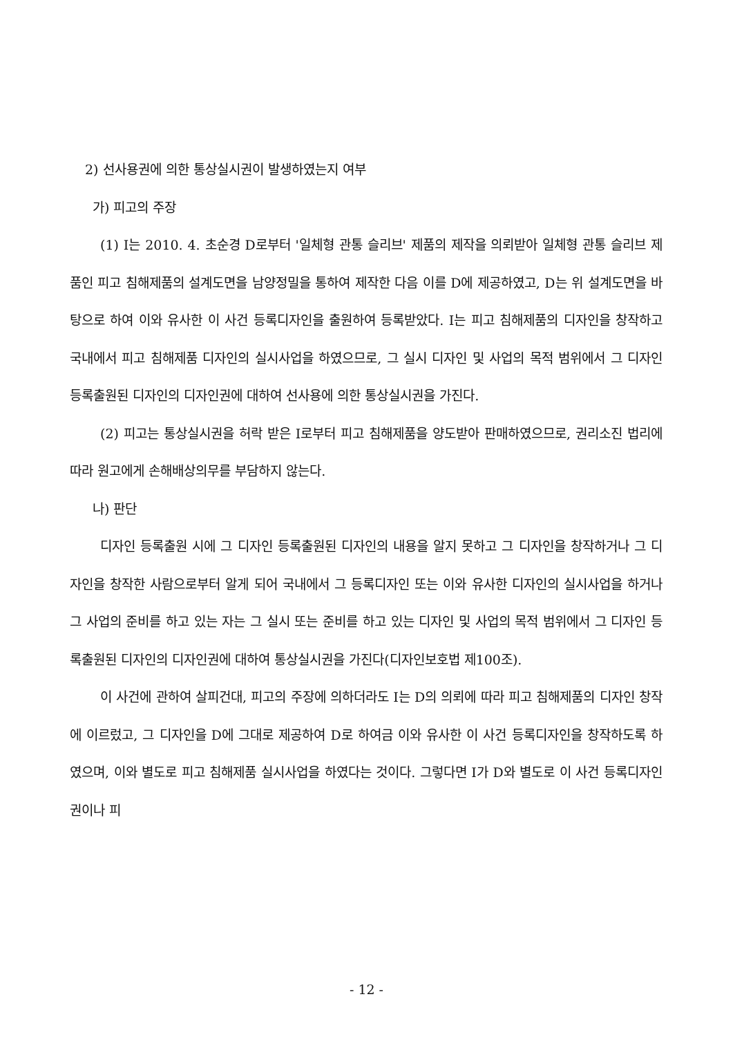2) 선사용권에 의한 통상실시권이 발생하였는지 여부
가) 피고의 주장
(1) I는 2010. 4. 초순경 D로부터 '일체형 관통 슬리브' 제품의 제작을 의뢰받아 일체형 관통 슬리브 제품인 피고 침해제품의 설계도면을 남양정밀을 통하여 제작한 다음 이를 D에 제공하였고, D는 위 설계도면을 바탕으로 하여 이와 유사한 이 사건 등록디자인을 출원하여 등록받았다. I는 피고 침해제품의 디자인을 창작하고 국내에서 피고 침해제품 디자인의 실시사업을 하였으므로, 그 실시 디자인 및 사업의 목적 범위에서 그 디자인 등록출원된 디자인의 디자인권에 대하여 선사용에 의한 통상실시권을 가진다.
(2) 피고는 통상실시권을 허락 받은 I로부터 피고 침해제품을 양도받아 판매하였으므로, 권리소진 법리에 따라 원고에게 손해배상의무를 부담하지 않는다.
나) 판단
디자인 등록출원 시에 그 디자인 등록출원된 디자인의 내용을 알지 못하고 그 디자인을 창작하거나 그 디자인을 창작한 사람으로부터 알게 되어 국내에서 그 등록디자인 또는 이와 유사한 디자인의 실시사업을 하거나 그 사업의 준비를 하고 있는 자는 그 실시 또는 준비를 하고 있는 디자인 및 사업의 목적 범위에서 그 디자인 등록출원된 디자인의 디자인권에 대하여 통상실시권을 가진다(디자인보호법 제100조).
이 사건에 관하여 살피건대, 피고의 주장에 의하더라도 I는 D의 의뢰에 따라 피고 침해제품의 디자인 창작에 이르렀고, 그 디자인을 D에 그대로 제공하여 D로 하여금 이와 유사한 이 사건 등록디자인을 창작하도록 하였으며, 이와 별도로 피고 침해제품 실시사업을 하였다는 것이다. 그렇다면 I가 D와 별도로 이 사건 등록디자인권이나 피
- 12 -